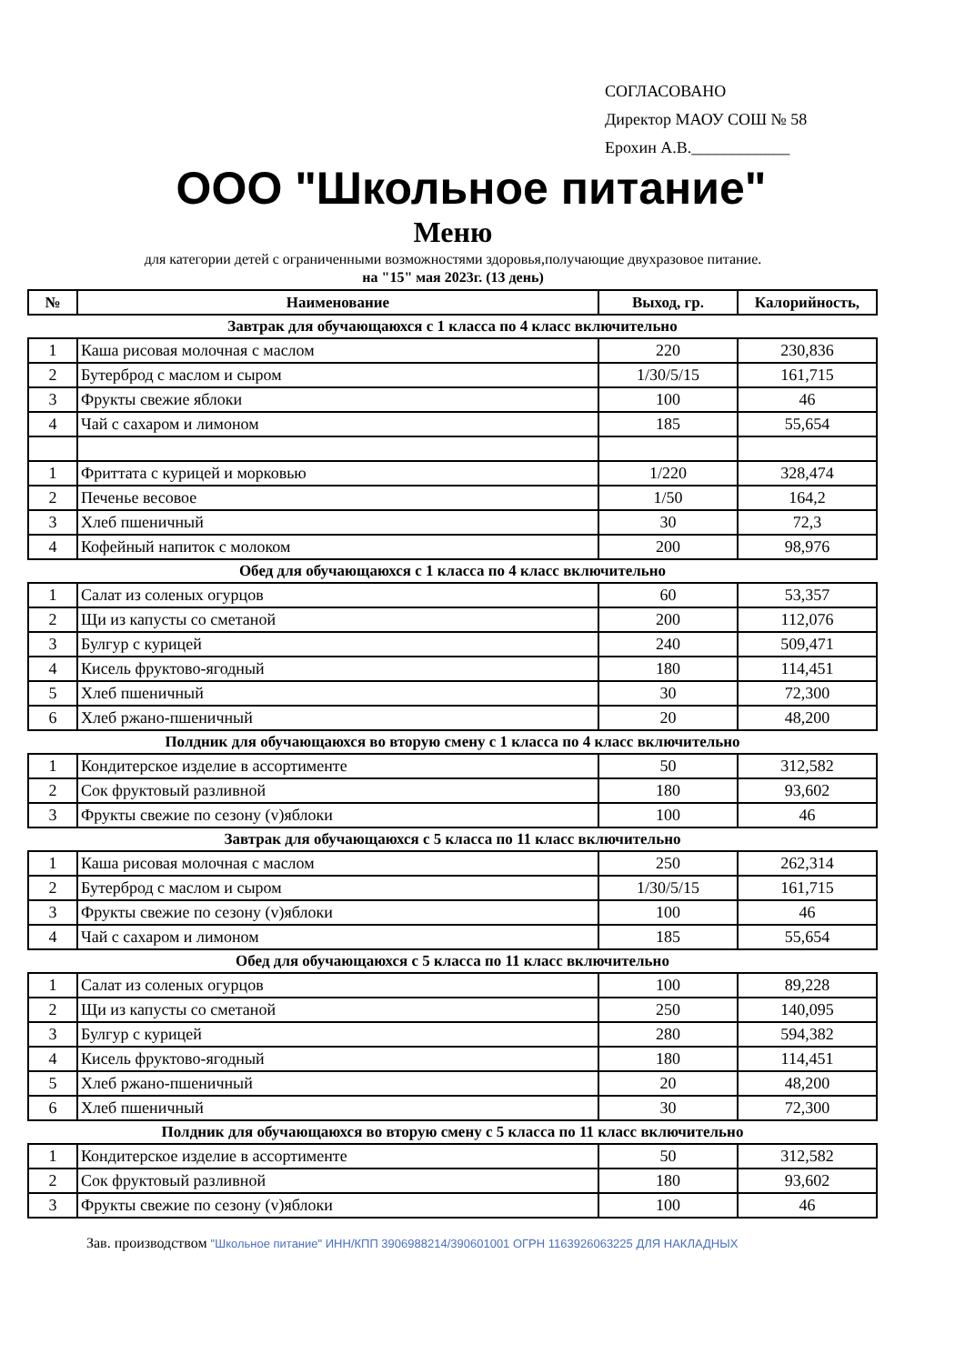СОГЛАСОВАНО
Директор МАОУ СОШ № 58
Ерохин А.В.____________
ООО "Школьное питание"
Меню
для категории детей с ограниченными возможностями здоровья,получающие двухразовое питание.
на "15" мая 2023г. (13 день)
| № | Наименование | Выход, гр. | Калорийность, |
| --- | --- | --- | --- |
| Завтрак для обучающаюхся с 1 класса по 4 класс включительно | | | |
| 1 | Каша рисовая молочная с маслом | 220 | 230,836 |
| 2 | Бутерброд с маслом и сыром | 1/30/5/15 | 161,715 |
| 3 | Фрукты свежие яблоки | 100 | 46 |
| 4 | Чай с сахаром и лимоном | 185 | 55,654 |
| 1 | Фриттата с курицей и морковью | 1/220 | 328,474 |
| 2 | Печенье весовое | 1/50 | 164,2 |
| 3 | Хлеб пшеничный | 30 | 72,3 |
| 4 | Кофейный напиток с молоком | 200 | 98,976 |
| Обед для обучающаюхся с 1 класса по 4 класс включительно | | | |
| 1 | Салат из соленых огурцов | 60 | 53,357 |
| 2 | Щи из капусты со сметаной | 200 | 112,076 |
| 3 | Булгур с курицей | 240 | 509,471 |
| 4 | Кисель фруктово-ягодный | 180 | 114,451 |
| 5 | Хлеб пшеничный | 30 | 72,300 |
| 6 | Хлеб ржано-пшеничный | 20 | 48,200 |
| Полдник для обучающаюхся во вторую смену с 1 класса по 4 класс включительно | | | |
| 1 | Кондитерское изделие в ассортименте | 50 | 312,582 |
| 2 | Сок фруктовый разливной | 180 | 93,602 |
| 3 | Фрукты свежие по сезону (v)яблоки | 100 | 46 |
| Завтрак для обучающаюхся с 5 класса по 11 класс включительно | | | |
| 1 | Каша рисовая молочная с маслом | 250 | 262,314 |
| 2 | Бутерброд с маслом и сыром | 1/30/5/15 | 161,715 |
| 3 | Фрукты свежие по сезону (v)яблоки | 100 | 46 |
| 4 | Чай с сахаром и лимоном | 185 | 55,654 |
| Обед для обучающаюхся с 5 класса по 11 класс включительно | | | |
| 1 | Салат из соленых огурцов | 100 | 89,228 |
| 2 | Щи из капусты со сметаной | 250 | 140,095 |
| 3 | Булгур с курицей | 280 | 594,382 |
| 4 | Кисель фруктово-ягодный | 180 | 114,451 |
| 5 | Хлеб ржано-пшеничный | 20 | 48,200 |
| 6 | Хлеб пшеничный | 30 | 72,300 |
| Полдник для обучающаюхся во вторую смену с 5 класса по 11 класс включительно | | | |
| 1 | Кондитерское изделие в ассортименте | 50 | 312,582 |
| 2 | Сок фруктовый разливной | 180 | 93,602 |
| 3 | Фрукты свежие по сезону (v)яблоки | 100 | 46 |
Зав. производством "Школьное питание" ИНН/КПП 3906988214/390601001 ОГРН 1163926063225 ДЛЯ НАКЛАДНЫХ